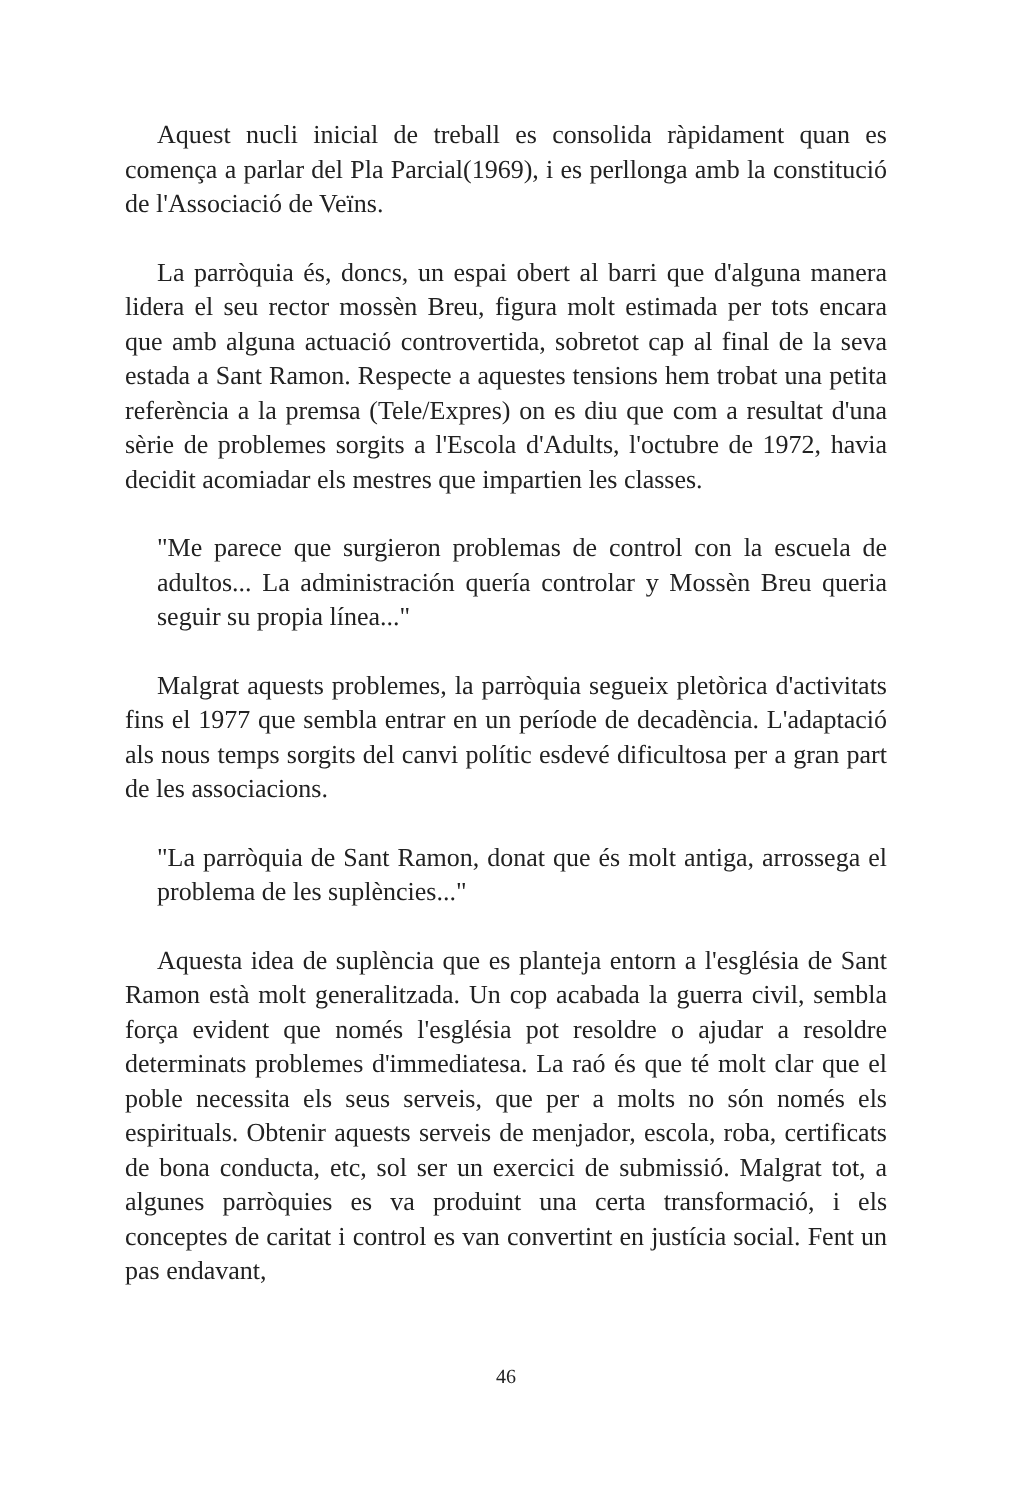Aquest nucli inicial de treball es consolida ràpidament quan es comença a parlar del Pla Parcial(1969), i es perllonga amb la constitució de l'Associació de Veïns.
La parròquia és, doncs, un espai obert al barri que d'alguna manera lidera el seu rector mossèn Breu, figura molt estimada per tots encara que amb alguna actuació controvertida, sobretot cap al final de la seva estada a Sant Ramon. Respecte a aquestes tensions hem trobat una petita referència a la premsa (Tele/Expres) on es diu que com a resultat d'una sèrie de problemes sorgits a l'Escola d'Adults, l'octubre de 1972, havia decidit acomiadar els mestres que impartien les classes.
"Me parece que surgieron problemas de control con la escuela de adultos... La administración quería controlar y Mossèn Breu queria seguir su propia línea..."
Malgrat aquests problemes, la parròquia segueix pletòrica d'activitats fins el 1977 que sembla entrar en un període de decadència. L'adaptació als nous temps sorgits del canvi polític esdevé dificultosa per a gran part de les associacions.
"La parròquia de Sant Ramon, donat que és molt antiga, arrossega el problema de les suplències..."
Aquesta idea de suplència que es planteja entorn a l'església de Sant Ramon està molt generalitzada. Un cop acabada la guerra civil, sembla força evident que només l'església pot resoldre o ajudar a resoldre determinats problemes d'immediatesa. La raó és que té molt clar que el poble necessita els seus serveis, que per a molts no són només els espirituals. Obtenir aquests serveis de menjador, escola, roba, certificats de bona conducta, etc, sol ser un exercici de submissió. Malgrat tot, a algunes parròquies es va produint una certa transformació, i els conceptes de caritat i control es van convertint en justícia social. Fent un pas endavant,
46